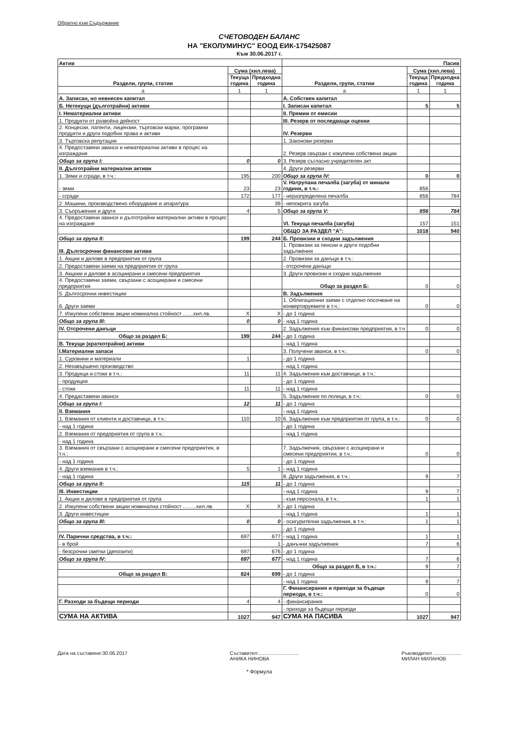Обратно към Съдържание
СЧЕТОВОДЕН БАЛАНС
НА "ЕКОЛУМИНУС" ЕООД ЕИК-175425087
Към 30.06.2017 г.
| Актив | | | Пасив | | |
| Раздели, групи, статии | Сума (хил.лева) | | Раздели, групи, статии | Сума (хил.лева) | |
| | Текуща година | Предходна година | | Текуща година | Предходна година |
| а | 1 | 1 | а | 1 | 1 |
| А. Записан, но невнесен капитал | | | А. Собствен капитал | | |
| Б. Нетекущи (дълготрайни) активи | | | I. Записан капитал | 5 | 5 |
| I. Нематериални активи | | | II. Премии от емисии | | |
| 1. Продукти от развойна дейност | | | III. Резерв от последващи оценки | | |
| 2. Концесии, патенти, лицензии, търговски марки, програмни продукти и други подобни права и активи | | | IV. Резерви | | |
| 3. Търговска репутация | | | 1. Законови резерви | | |
| 4. Предоставени аванси и нематериални активи в процес на изграждане | | | 2. Резерв свързан с изкупени собствени акции | | |
| Общо за група I: | 0 | 0 | 3. Резерв съгласно учредителен акт | | |
| II. Дълготрайни материални активи | | | 4. Други резерви | | |
| 1. Земи и сгради, в т.ч.: | 195 | 200 | Общо за група IV: | 0 | 0 |
| - земи | 23 | 23 | V. Натрупана печалба (загуба) от минали години, в т.ч.: | 856 | |
| - сгради | 172 | 177 | - неразпределена печалба | 856 | 784 |
| 2 .Машини, производствено оборудване и апаратура | | 39 | - непокрита загуба | | |
| 3. Съоръжения и други | 4 | 5 | Общо за група V: | 856 | 784 |
| 4. Предоставени аванси и дълготрайни материални активи в процес на изграждане | | | VI. Текуща печалба (загуба) | 157 | 151 |
| | | | ОБЩО ЗА РАЗДЕЛ "А": | 1018 | 940 |
| Общо за група II: | 199 | 244 | Б. Провизии и сходни задължения | | |
| III. Дългосрочни финансови активи | | | 1. Провизии за пенсии и други подобни задължения | | |
| 1. Акции и дялове в предприятия от група | | | 2. Провизии за данъци в т.ч.: | | |
| 2. Предоставени заеми на предприятия от група | | | - отсрочени данъци | | |
| 3. Акциии и дялове в асоциирани и смесени предприятия | | | 3. Други провизии и сходни задължения | | |
| 4. Предоставени заеми, свързани с асоциирани и смесени предприятия | | | Общо за раздел Б: | 0 | 0 |
| 5. Дългосрочни инвестиции | | | В. Задължения | | |
| 6. Други заеми | | | 1. Облигационни заеми с отделно посочване на конвертируемите в т.ч.: | 0 | 0 |
| 7. Изкупени собствени акции номинална стойност .......хил.лв. | X | X | - до 1 година | | |
| Общо за група III: | 0 | 0 | - над 1 година | | |
| IV. Отсрочени данъци | | | 2. Задължения към финансови предприятия, в т.ч | 0 | 0 |
| Общо за раздел Б: | 199 | 244 | - до 1 година | | |
| В. Текущи (краткотрайни) активи | | | - над 1 година | | |
| I.Материални запаси | | | 3. Получени аванси, в т.ч.: | 0 | 0 |
| 1. Суровини и материали | 1 | | - до 1 година | | |
| 2. Незавършено производство | | | - над 1 година | | |
| 3. Продукци и стоки в т.ч.: | 11 | 11 | 4. Задължения към доставчици, в т.ч.: | | |
| - продукция | | | - до 1 година | | |
| - стоки | 11 | 11 | - над 1 година | | |
| 4. Предаставени аванси | | | 5. Задължения по полици, в т.ч.: | 0 | 0 |
| Общо за група I: | 12 | 11 | - до 1 година | | |
| II. Вземания | | | - над 1 година | | |
| 1. Вземания от клиенти и доставчици, в т.ч.: | 110 | 10 | 6. Задължения към предприятия от група, в т.ч.: | 0 | 0 |
| - над 1 година | | | - до 1 година | | |
| 2. Вземания от предприятия от група в т.ч.: | | | - над 1 година | | |
| - над 1 година | | | | | |
| 3. Вземания от свързани с асоциирани и смесени предприятия, в т.ч.: | | | 7. Задължения, свързани с асоциирани и смесени предприятия, в т.ч.: | 0 | 0 |
| - над 1 година | | | - до 1 година | | |
| 4. Други вземания в т.ч.: | 5 | 1 | - над 1 година | | |
| - над 1 година | | | 8. Други задължения, в т.ч.: | 9 | 7 |
| Общо за група II: | 115 | 11 | - до 1 година | | |
| III. Инвестиции | | | - над 1 година | 9 | 7 |
| 1. Акции и дялове в предприятия от група | | | - към персонала, в т.ч.: | 1 | 1 |
| 2. Изкупени собствени акции номинална стойност .........хил.лв. | X | X | - до 1 година | | |
| 3. Други инвестиции | | | - над 1 година | 1 | 1 |
| Общо за група III: | 0 | 0 | - осигурителни задължения, в т.ч.: | 1 | 1 |
| | | | - до 1 година | | |
| IV. Парични средства, в т.ч.: | 697 | 677 | - над 1 година | 1 | 1 |
| - в брой | | 1 | - данъчни задължения | 7 | 6 |
| - безсрочни сметки (депозити) | 697 | 676 | - до 1 година | | |
| Общо за група IV: | 697 | 677 | - над 1 година | 7 | 6 |
| | | | Общо за раздел В, в т.ч.: | 9 | 7 |
| Общо за раздел В: | 824 | 699 | - до 1 година | | |
| | | | - над 1 година | 9 | 7 |
| | | | Г. Финансирания и приходи за бъдещи периоди, в т.ч.: | 0 | 0 |
| Г. Разходи за бъдещи периоди | 4 | 4 | - финансирания | | |
| | | | - приходи за бъдещи периоди | | |
| СУМА НА АКТИВА | 1027 | 947 | СУМА НА ПАСИВА | 1027 | 947 |
Дата на съставяне:30.06.2017 Съставител:.............................
АНИКА НИНОВА
Ръководител ....................
МИЛАН МИЛАНОВ
* Формула